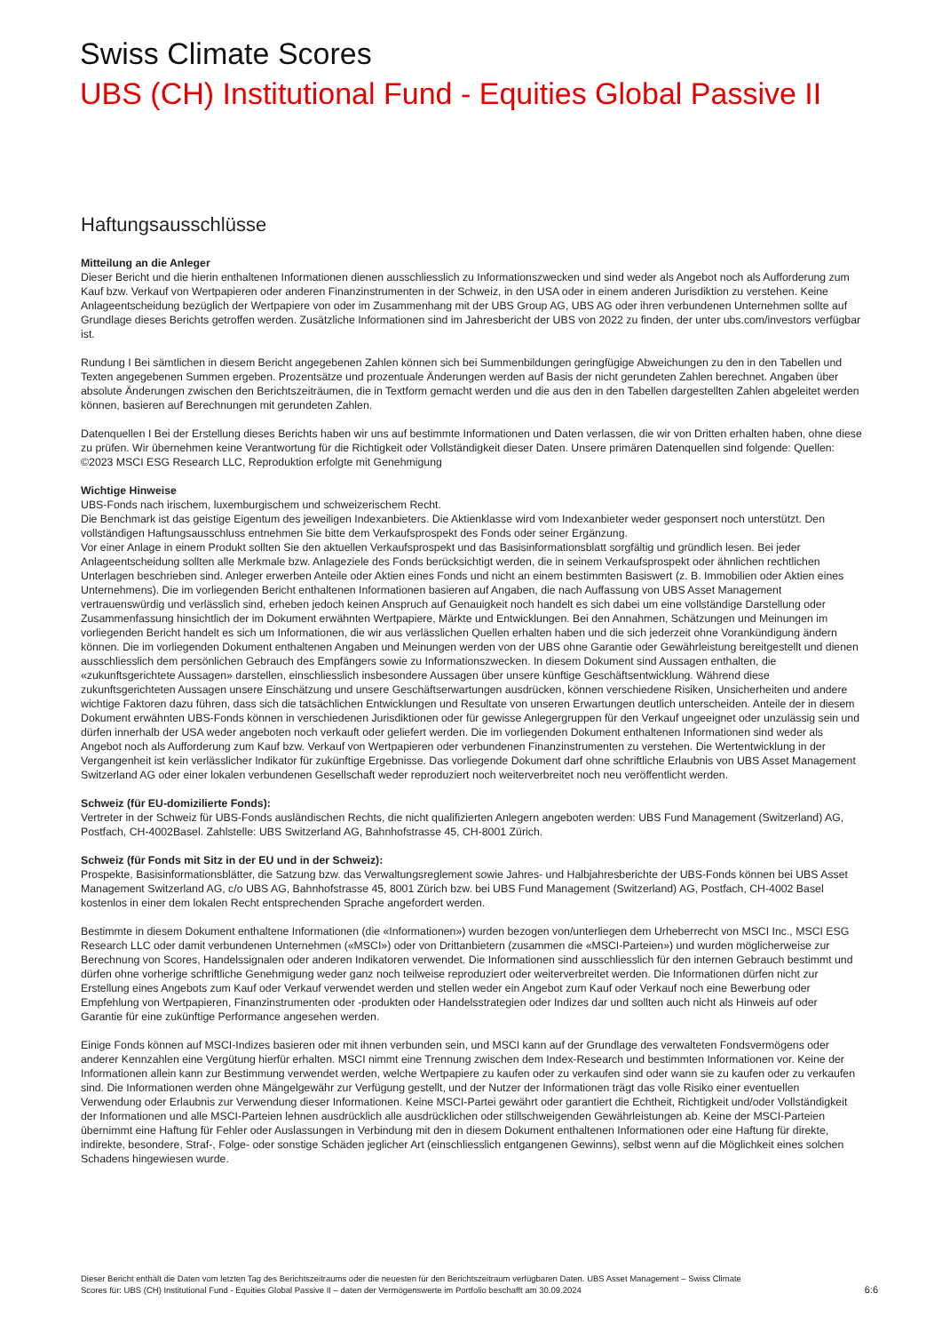Swiss Climate Scores
UBS (CH) Institutional Fund - Equities Global Passive II
Haftungsausschlüsse
Mitteilung an die Anleger
Dieser Bericht und die hierin enthaltenen Informationen dienen ausschliesslich zu Informationszwecken und sind weder als Angebot noch als Aufforderung zum Kauf bzw. Verkauf von Wertpapieren oder anderen Finanzinstrumenten in der Schweiz, in den USA oder in einem anderen Jurisdiktion zu verstehen. Keine Anlageentscheidung bezüglich der Wertpapiere von oder im Zusammenhang mit der UBS Group AG, UBS AG oder ihren verbundenen Unternehmen sollte auf Grundlage dieses Berichts getroffen werden. Zusätzliche Informationen sind im Jahresbericht der UBS von 2022 zu finden, der unter ubs.com/investors verfügbar ist.
Rundung I Bei sämtlichen in diesem Bericht angegebenen Zahlen können sich bei Summenbildungen geringfügige Abweichungen zu den in den Tabellen und Texten angegebenen Summen ergeben. Prozentsätze und prozentuale Änderungen werden auf Basis der nicht gerundeten Zahlen berechnet. Angaben über absolute Änderungen zwischen den Berichtszeiträumen, die in Textform gemacht werden und die aus den in den Tabellen dargestellten Zahlen abgeleitet werden können, basieren auf Berechnungen mit gerundeten Zahlen.
Datenquellen I Bei der Erstellung dieses Berichts haben wir uns auf bestimmte Informationen und Daten verlassen, die wir von Dritten erhalten haben, ohne diese zu prüfen. Wir übernehmen keine Verantwortung für die Richtigkeit oder Vollständigkeit dieser Daten. Unsere primären Datenquellen sind folgende: Quellen: ©2023 MSCI ESG Research LLC, Reproduktion erfolgte mit Genehmigung
Wichtige Hinweise
UBS-Fonds nach irischem, luxemburgischem und schweizerischem Recht.
Die Benchmark ist das geistige Eigentum des jeweiligen Indexanbieters. Die Aktienklasse wird vom Indexanbieter weder gesponsert noch unterstützt. Den vollständigen Haftungsausschluss entnehmen Sie bitte dem Verkaufsprospekt des Fonds oder seiner Ergänzung.
Vor einer Anlage in einem Produkt sollten Sie den aktuellen Verkaufsprospekt und das Basisinformationsblatt sorgfältig und gründlich lesen. Bei jeder Anlageentscheidung sollten alle Merkmale bzw. Anlageziele des Fonds berücksichtigt werden, die in seinem Verkaufsprospekt oder ähnlichen rechtlichen Unterlagen beschrieben sind. Anleger erwerben Anteile oder Aktien eines Fonds und nicht an einem bestimmten Basiswert (z. B. Immobilien oder Aktien eines Unternehmens). Die im vorliegenden Bericht enthaltenen Informationen basieren auf Angaben, die nach Auffassung von UBS Asset Management vertrauenswürdig und verlässlich sind, erheben jedoch keinen Anspruch auf Genauigkeit noch handelt es sich dabei um eine vollständige Darstellung oder Zusammenfassung hinsichtlich der im Dokument erwähnten Wertpapiere, Märkte und Entwicklungen. Bei den Annahmen, Schätzungen und Meinungen im vorliegenden Bericht handelt es sich um Informationen, die wir aus verlässlichen Quellen erhalten haben und die sich jederzeit ohne Vorankündigung ändern können. Die im vorliegenden Dokument enthaltenen Angaben und Meinungen werden von der UBS ohne Garantie oder Gewährleistung bereitgestellt und dienen ausschliesslich dem persönlichen Gebrauch des Empfängers sowie zu Informationszwecken. In diesem Dokument sind Aussagen enthalten, die «zukunftsgerichtete Aussagen» darstellen, einschliesslich insbesondere Aussagen über unsere künftige Geschäftsentwicklung. Während diese zukunftsgerichteten Aussagen unsere Einschätzung und unsere Geschäftserwartungen ausdrücken, können verschiedene Risiken, Unsicherheiten und andere wichtige Faktoren dazu führen, dass sich die tatsächlichen Entwicklungen und Resultate von unseren Erwartungen deutlich unterscheiden. Anteile der in diesem Dokument erwähnten UBS-Fonds können in verschiedenen Jurisdiktionen oder für gewisse Anlegergruppen für den Verkauf ungeeignet oder unzulässig sein und dürfen innerhalb der USA weder angeboten noch verkauft oder geliefert werden. Die im vorliegenden Dokument enthaltenen Informationen sind weder als Angebot noch als Aufforderung zum Kauf bzw. Verkauf von Wertpapieren oder verbundenen Finanzinstrumenten zu verstehen. Die Wertentwicklung in der Vergangenheit ist kein verlässlicher Indikator für zukünftige Ergebnisse. Das vorliegende Dokument darf ohne schriftliche Erlaubnis von UBS Asset Management Switzerland AG oder einer lokalen verbundenen Gesellschaft weder reproduziert noch weiterverbreitet noch neu veröffentlicht werden.
Schweiz (für EU-domizilierte Fonds):
Vertreter in der Schweiz für UBS-Fonds ausländischen Rechts, die nicht qualifizierten Anlegern angeboten werden: UBS Fund Management (Switzerland) AG, Postfach, CH-4002Basel. Zahlstelle: UBS Switzerland AG, Bahnhofstrasse 45, CH-8001 Zürich.
Schweiz (für Fonds mit Sitz in der EU und in der Schweiz):
Prospekte, Basisinformationsblätter, die Satzung bzw. das Verwaltungsreglement sowie Jahres- und Halbjahresberichte der UBS-Fonds können bei UBS Asset Management Switzerland AG, c/o UBS AG, Bahnhofstrasse 45, 8001 Zürich bzw. bei UBS Fund Management (Switzerland) AG, Postfach, CH-4002 Basel kostenlos in einer dem lokalen Recht entsprechenden Sprache angefordert werden.
Bestimmte in diesem Dokument enthaltene Informationen (die «Informationen») wurden bezogen von/unterliegen dem Urheberrecht von MSCI Inc., MSCI ESG Research LLC oder damit verbundenen Unternehmen («MSCI») oder von Drittanbietern (zusammen die «MSCI-Parteien») und wurden möglicherweise zur Berechnung von Scores, Handelssignalen oder anderen Indikatoren verwendet. Die Informationen sind ausschliesslich für den internen Gebrauch bestimmt und dürfen ohne vorherige schriftliche Genehmigung weder ganz noch teilweise reproduziert oder weiterverbreitet werden. Die Informationen dürfen nicht zur Erstellung eines Angebots zum Kauf oder Verkauf verwendet werden und stellen weder ein Angebot zum Kauf oder Verkauf noch eine Bewerbung oder Empfehlung von Wertpapieren, Finanzinstrumenten oder -produkten oder Handelsstrategien oder Indizes dar und sollten auch nicht als Hinweis auf oder Garantie für eine zukünftige Performance angesehen werden.
Einige Fonds können auf MSCI-Indizes basieren oder mit ihnen verbunden sein, und MSCI kann auf der Grundlage des verwalteten Fondsvermögens oder anderer Kennzahlen eine Vergütung hierfür erhalten. MSCI nimmt eine Trennung zwischen dem Index-Research und bestimmten Informationen vor. Keine der Informationen allein kann zur Bestimmung verwendet werden, welche Wertpapiere zu kaufen oder zu verkaufen sind oder wann sie zu kaufen oder zu verkaufen sind. Die Informationen werden ohne Mängelgewähr zur Verfügung gestellt, und der Nutzer der Informationen trägt das volle Risiko einer eventuellen Verwendung oder Erlaubnis zur Verwendung dieser Informationen. Keine MSCI-Partei gewährt oder garantiert die Echtheit, Richtigkeit und/oder Vollständigkeit der Informationen und alle MSCI-Parteien lehnen ausdrücklich alle ausdrücklichen oder stillschweigenden Gewährleistungen ab. Keine der MSCI-Parteien übernimmt eine Haftung für Fehler oder Auslassungen in Verbindung mit den in diesem Dokument enthaltenen Informationen oder eine Haftung für direkte, indirekte, besondere, Straf-, Folge- oder sonstige Schäden jeglicher Art (einschliesslich entgangenen Gewinns), selbst wenn auf die Möglichkeit eines solchen Schadens hingewiesen wurde.
Dieser Bericht enthält die Daten vom letzten Tag des Berichtszeitraums oder die neuesten für den Berichtszeitraum verfügbaren Daten. UBS Asset Management – Swiss Climate
Scores für: UBS (CH) Institutional Fund - Equities Global Passive II – daten der Vermögenswerte im Portfolio beschafft am 30.09.2024
6:6